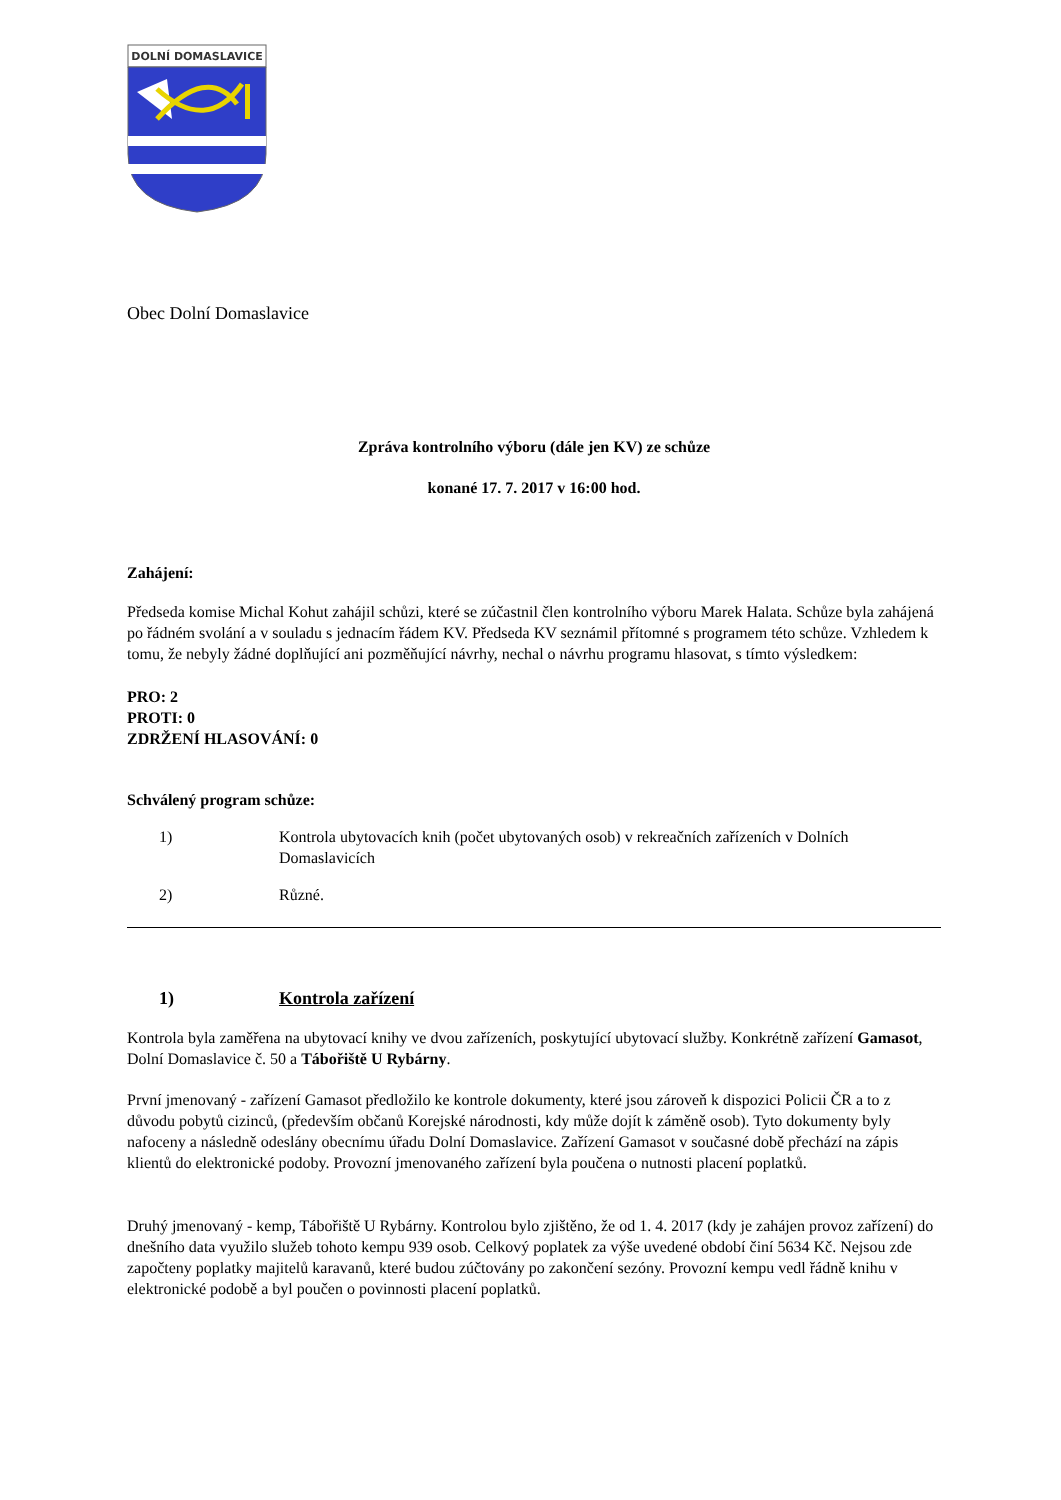DOLNÍ DOMASLAVICE
Obec Dolní Domaslavice
Zpráva kontrolního výboru (dále jen KV) ze schůze
konané 17. 7. 2017 v 16:00 hod.
Zahájení:
Předseda komise Michal Kohut zahájil schůzi, které se zúčastnil člen kontrolního výboru Marek Halata. Schůze byla zahájená po řádném svolání a v souladu s jednacím řádem KV. Předseda KV seznámil přítomné s programem této schůze. Vzhledem k tomu, že nebyly žádné doplňující ani pozměňující návrhy, nechal o návrhu programu hlasovat, s tímto výsledkem:
PRO: 2
PROTI: 0
ZDRŽENÍ HLASOVÁNÍ: 0
Schválený program schůze:
1) Kontrola ubytovacích knih (počet ubytovaných osob) v rekreačních zařízeních v Dolních Domaslavicích
2) Různé.
1) Kontrola zařízení
Kontrola byla zaměřena na ubytovací knihy ve dvou zařízeních, poskytující ubytovací služby. Konkrétně zařízení Gamasot, Dolní Domaslavice č. 50 a Tábořiště U Rybárny.
První jmenovaný - zařízení Gamasot předložilo ke kontrole dokumenty, které jsou zároveň k dispozici Policii ČR a to z důvodu pobytů cizinců, (především občanů Korejské národnosti, kdy může dojít k záměně osob). Tyto dokumenty byly nafoceny a následně odeslány obecnímu úřadu Dolní Domaslavice. Zařízení Gamasot v současné době přechází na zápis klientů do elektronické podoby. Provozní jmenovaného zařízení byla poučena o nutnosti placení poplatků.
Druhý jmenovaný - kemp, Tábořiště U Rybárny. Kontrolou bylo zjištěno, že od 1. 4. 2017 (kdy je zahájen provoz zařízení) do dnešního data využilo služeb tohoto kempu 939 osob. Celkový poplatek za výše uvedené období činí 5634 Kč. Nejsou zde započteny poplatky majitelů karavanů, které budou zúčtovány po zakončení sezóny. Provozní kempu vedl řádně knihu v elektronické podobě a byl poučen o povinnosti placení poplatků.